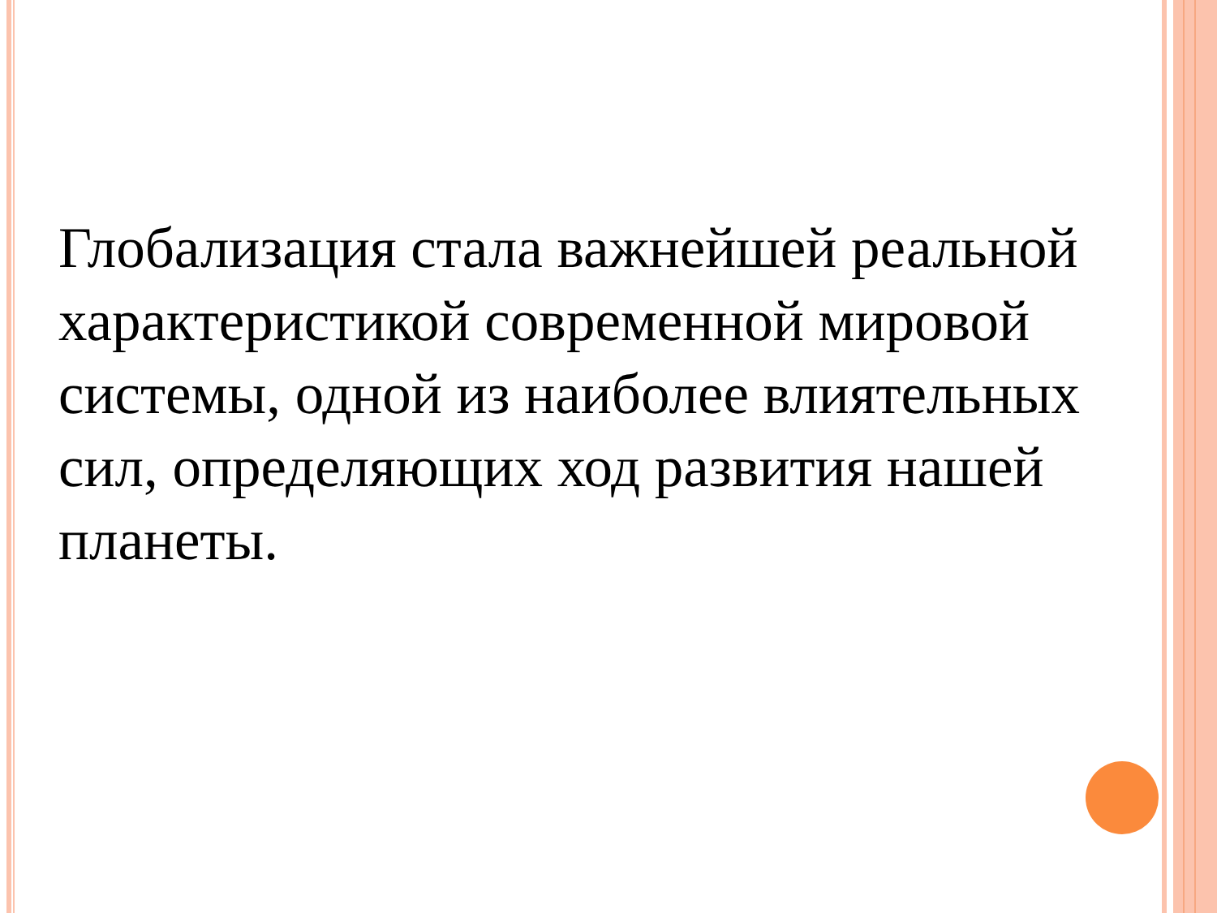Глобализация стала важнейшей реальной характеристикой современной мировой системы, одной из наиболее влиятельных сил, определяющих ход развития нашей планеты.